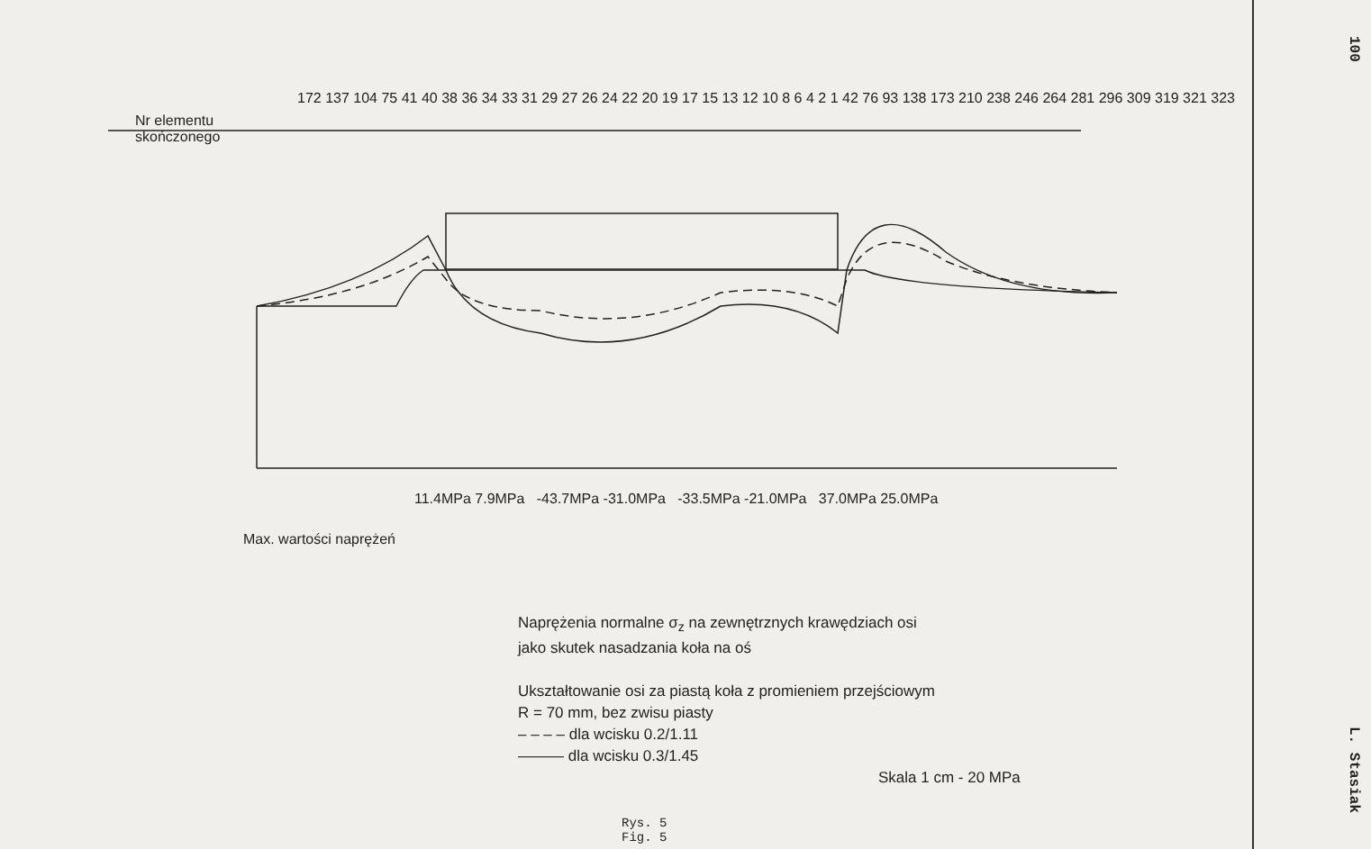Nr elementu
skończonego
172 137 104 75 41 40 38 36 34 33 31 29 27 26 24 22 20 19 17 15 13 12 10 8 6 4 2 1 42 76 93 138 173 210 238 246 264 281 296 309 319 321 323
11.4MPa 7.9MPa -43.7MPa -31.0MPa -33.5MPa -21.0MPa 37.0MPa 25.0MPa
Max. wartości naprężeń
Naprężenia normalne σ<sub>z</sub> na zewnętrznych krawędziach osi
jako skutek nasadzania koła na oś
Ukształtowanie osi za piastą koła z promieniem przejściowym
R = 70 mm, bez zwisu piasty
– – – – dla wcisku 0.2/1.11
——— dla wcisku 0.3/1.45
Skala 1 cm - 20 MPa
Rys. 5
Fig. 5
100 L. Stasiak